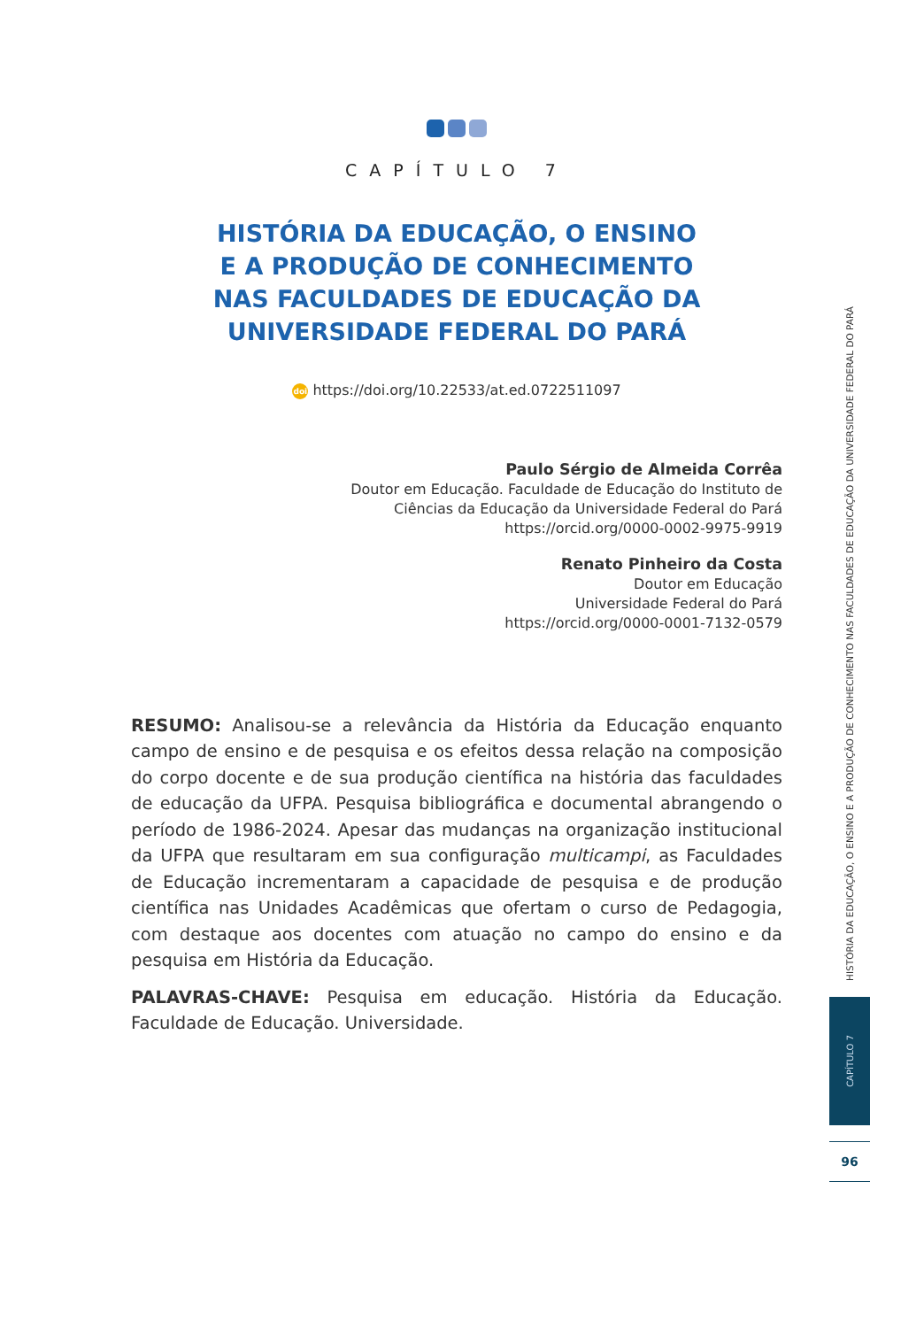CAPÍTULO 7
HISTÓRIA DA EDUCAÇÃO, O ENSINO
E A PRODUÇÃO DE CONHECIMENTO
NAS FACULDADES DE EDUCAÇÃO DA
UNIVERSIDADE FEDERAL DO PARÁ
doi https://doi.org/10.22533/at.ed.0722511097
Paulo Sérgio de Almeida Corrêa
Doutor em Educação. Faculdade de Educação do Instituto de
Ciências da Educação da Universidade Federal do Pará
https://orcid.org/0000-0002-9975-9919
Renato Pinheiro da Costa
Doutor em Educação
Universidade Federal do Pará
https://orcid.org/0000-0001-7132-0579
RESUMO: Analisou-se a relevância da História da Educação enquanto campo de ensino e de pesquisa e os efeitos dessa relação na composição do corpo docente e de sua produção científica na história das faculdades de educação da UFPA. Pesquisa bibliográfica e documental abrangendo o período de 1986-2024. Apesar das mudanças na organização institucional da UFPA que resultaram em sua configuração multicampi, as Faculdades de Educação incrementaram a capacidade de pesquisa e de produção científica nas Unidades Acadêmicas que ofertam o curso de Pedagogia, com destaque aos docentes com atuação no campo do ensino e da pesquisa em História da Educação.
PALAVRAS-CHAVE: Pesquisa em educação. História da Educação. Faculdade de Educação. Universidade.
HISTÓRIA DA EDUCAÇÃO, O ENSINO E A PRODUÇÃO DE CONHECIMENTO NAS FACULDADES DE EDUCAÇÃO DA UNIVERSIDADE FEDERAL DO PARÁ
CAPÍTULO 7
96